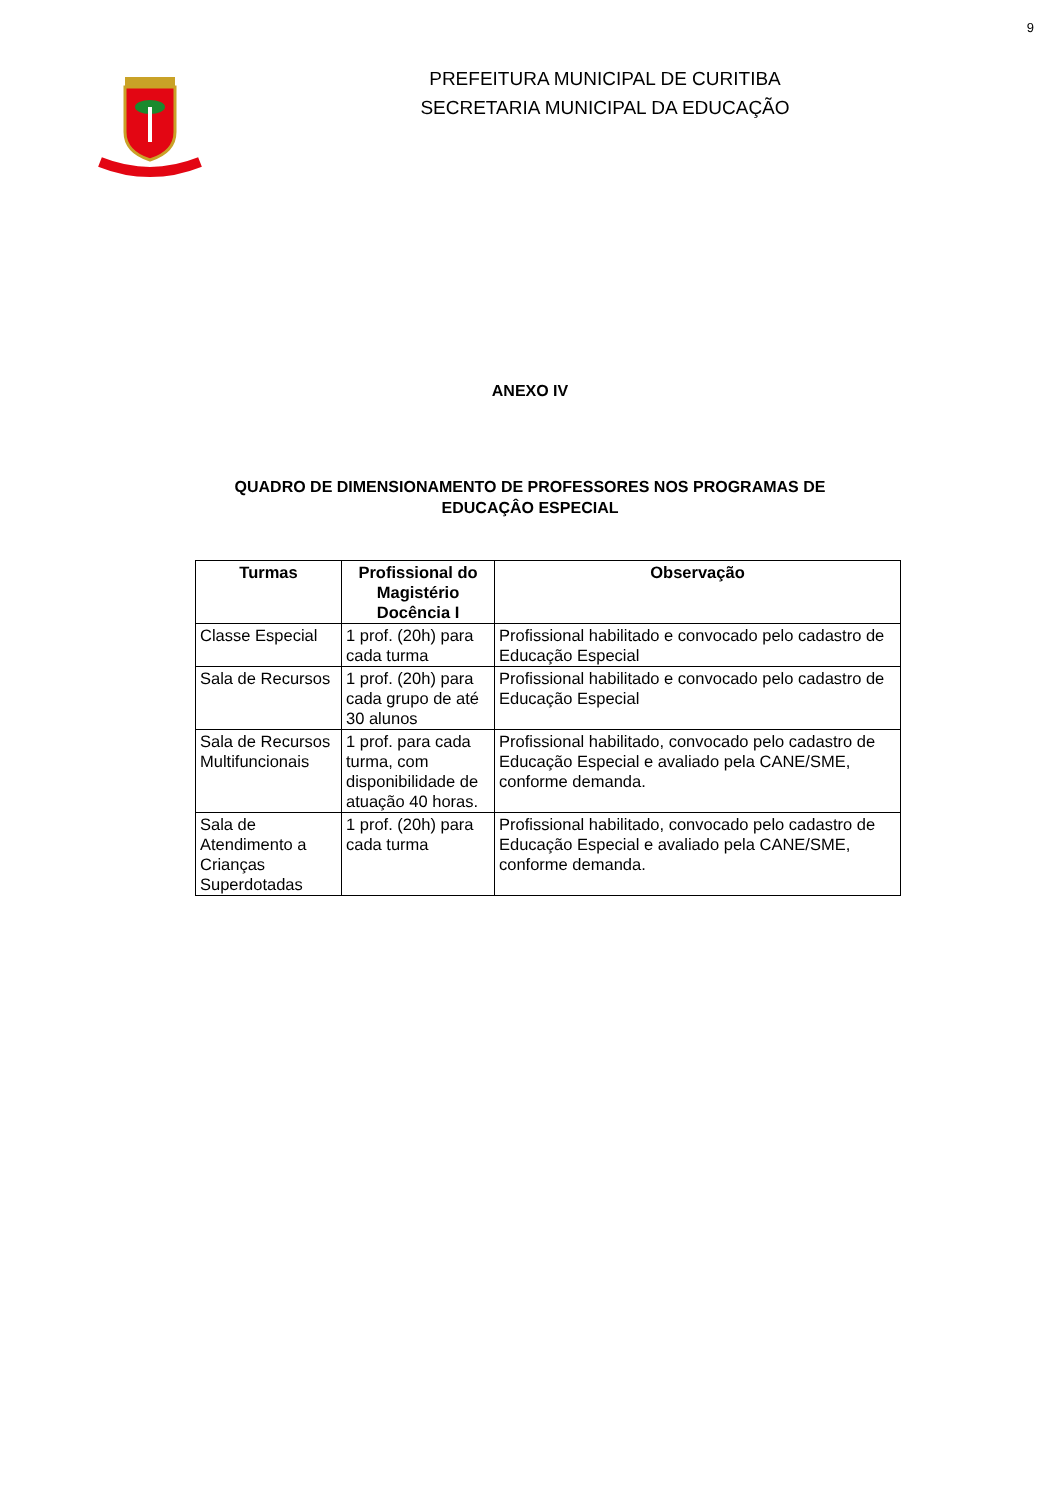9
PREFEITURA MUNICIPAL DE CURITIBA
SECRETARIA MUNICIPAL DA EDUCAÇÃO
ANEXO IV
QUADRO DE DIMENSIONAMENTO DE PROFESSORES NOS PROGRAMAS DE
EDUCAÇÂO ESPECIAL
| Turmas | Profissional do Magistério Docência I | Observação |
| --- | --- | --- |
| Classe Especial | 1 prof. (20h) para cada turma | Profissional habilitado e convocado pelo cadastro de Educação Especial |
| Sala de Recursos | 1 prof. (20h) para cada grupo de até 30 alunos | Profissional habilitado e convocado pelo cadastro de Educação Especial |
| Sala de Recursos Multifuncionais | 1 prof. para cada turma, com disponibilidade de atuação 40 horas. | Profissional habilitado, convocado pelo cadastro de Educação Especial e avaliado pela CANE/SME, conforme demanda. |
| Sala de Atendimento a Crianças Superdotadas | 1 prof. (20h) para cada turma | Profissional habilitado, convocado pelo cadastro de Educação Especial e avaliado pela CANE/SME, conforme demanda. |